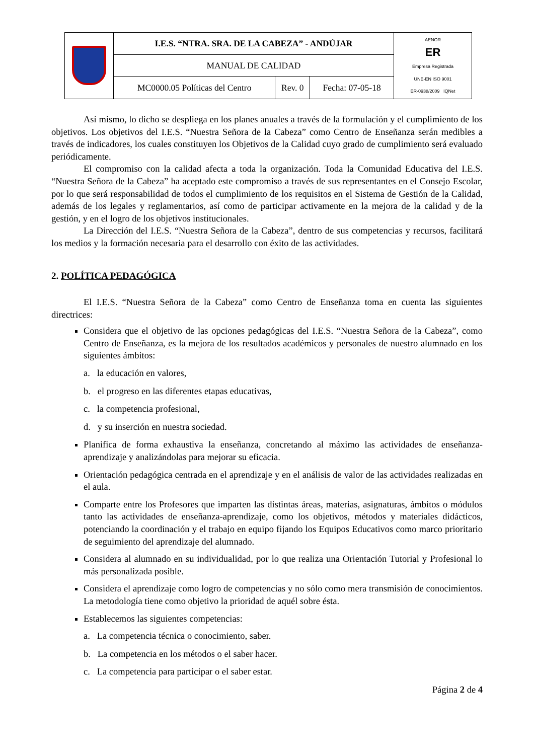| | I.E.S. “NTRA. SRA. DE LA CABEZA” - ANDÚJAR | | | AENOR ER Empresa Registrada UNE-EN ISO 9001 ER-0938/2009 IQNet |
| | MANUAL DE CALIDAD | | | |
| | MC0000.05 Políticas del Centro | Rev. 0 | Fecha: 07-05-18 | |
Así mismo, lo dicho se despliega en los planes anuales a través de la formulación y el cumplimiento de los objetivos. Los objetivos del I.E.S. “Nuestra Señora de la Cabeza” como Centro de Enseñanza serán medibles a través de indicadores, los cuales constituyen los Objetivos de la Calidad cuyo grado de cumplimiento será evaluado periódicamente.
El compromiso con la calidad afecta a toda la organización. Toda la Comunidad Educativa del I.E.S. “Nuestra Señora de la Cabeza” ha aceptado este compromiso a través de sus representantes en el Consejo Escolar, por lo que será responsabilidad de todos el cumplimiento de los requisitos en el Sistema de Gestión de la Calidad, además de los legales y reglamentarios, así como de participar activamente en la mejora de la calidad y de la gestión, y en el logro de los objetivos institucionales.
La Dirección del I.E.S. “Nuestra Señora de la Cabeza”, dentro de sus competencias y recursos, facilitará los medios y la formación necesaria para el desarrollo con éxito de las actividades.
2. POLÍTICA PEDAGÓGICA
El I.E.S. “Nuestra Señora de la Cabeza” como Centro de Enseñanza toma en cuenta las siguientes directrices:
Considera que el objetivo de las opciones pedagógicas del I.E.S. “Nuestra Señora de la Cabeza”, como Centro de Enseñanza, es la mejora de los resultados académicos y personales de nuestro alumnado en los siguientes ámbitos:
a. la educación en valores,
b. el progreso en las diferentes etapas educativas,
c. la competencia profesional,
d. y su inserción en nuestra sociedad.
Planifica de forma exhaustiva la enseñanza, concretando al máximo las actividades de enseñanza- aprendizaje y analizándolas para mejorar su eficacia.
Orientación pedagógica centrada en el aprendizaje y en el análisis de valor de las actividades realizadas en el aula.
Comparte entre los Profesores que imparten las distintas áreas, materias, asignaturas, ámbitos o módulos tanto las actividades de enseñanza-aprendizaje, como los objetivos, métodos y materiales didácticos, potenciando la coordinación y el trabajo en equipo fijando los Equipos Educativos como marco prioritario de seguimiento del aprendizaje del alumnado.
Considera al alumnado en su individualidad, por lo que realiza una Orientación Tutorial y Profesional lo más personalizada posible.
Considera el aprendizaje como logro de competencias y no sólo como mera transmisión de conocimientos. La metodología tiene como objetivo la prioridad de aquél sobre ésta.
Establecemos las siguientes competencias:
a. La competencia técnica o conocimiento, saber.
b. La competencia en los métodos o el saber hacer.
c. La competencia para participar o el saber estar.
Página 2 de 4